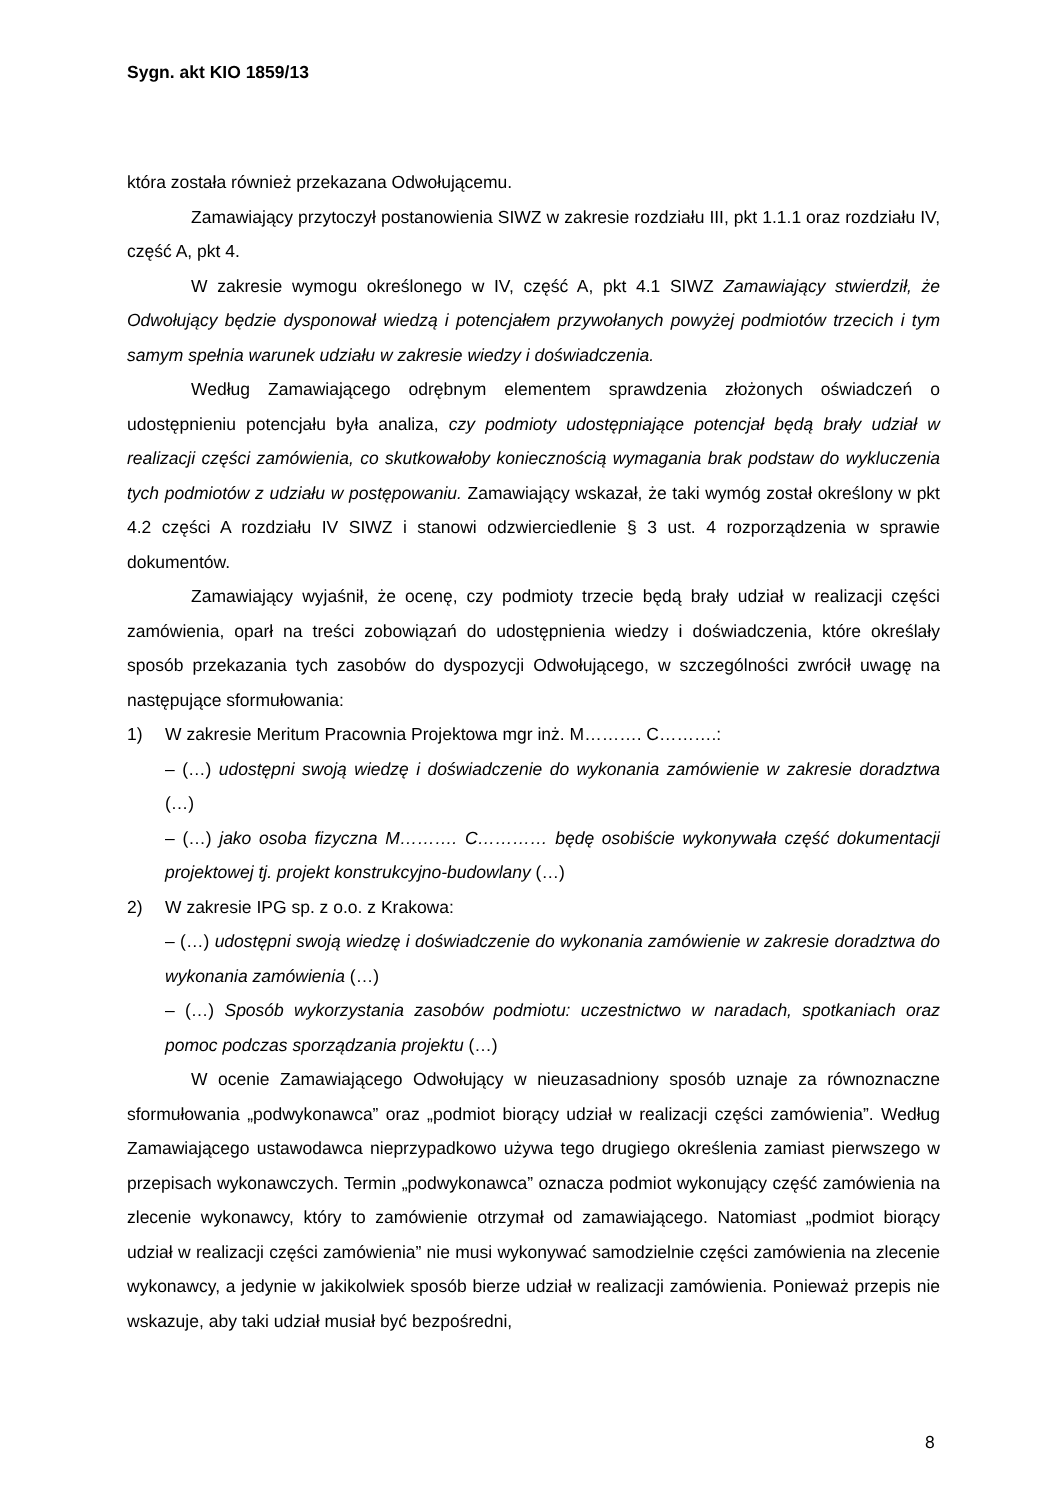Sygn. akt KIO 1859/13
która została również przekazana Odwołującemu.
Zamawiający przytoczył postanowienia SIWZ w zakresie rozdziału III, pkt 1.1.1 oraz rozdziału IV, część A, pkt 4.
W zakresie wymogu określonego w IV, część A, pkt 4.1 SIWZ Zamawiający stwierdził, że Odwołujący będzie dysponował wiedzą i potencjałem przywołanych powyżej podmiotów trzecich i tym samym spełnia warunek udziału w zakresie wiedzy i doświadczenia.
Według Zamawiającego odrębnym elementem sprawdzenia złożonych oświadczeń o udostępnieniu potencjału była analiza, czy podmioty udostępniające potencjał będą brały udział w realizacji części zamówienia, co skutkowałoby koniecznością wymagania brak podstaw do wykluczenia tych podmiotów z udziału w postępowaniu. Zamawiający wskazał, że taki wymóg został określony w pkt 4.2 części A rozdziału IV SIWZ i stanowi odzwierciedlenie § 3 ust. 4 rozporządzenia w sprawie dokumentów.
Zamawiający wyjaśnił, że ocenę, czy podmioty trzecie będą brały udział w realizacji części zamówienia, oparł na treści zobowiązań do udostępnienia wiedzy i doświadczenia, które określały sposób przekazania tych zasobów do dyspozycji Odwołującego, w szczególności zwrócił uwagę na następujące sformułowania:
1) W zakresie Meritum Pracownia Projektowa mgr inż. M………. C……….:
– (…) udostępni swoją wiedzę i doświadczenie do wykonania zamówienie w zakresie doradztwa (…)
– (…) jako osoba fizyczna M………. C………… będę osobiście wykonywała część dokumentacji projektowej tj. projekt konstrukcyjno-budowlany (…)
2) W zakresie IPG sp. z o.o. z Krakowa:
– (…) udostępni swoją wiedzę i doświadczenie do wykonania zamówienie w zakresie doradztwa do wykonania zamówienia (…)
– (…) Sposób wykorzystania zasobów podmiotu: uczestnictwo w naradach, spotkaniach oraz pomoc podczas sporządzania projektu (…)
W ocenie Zamawiającego Odwołujący w nieuzasadniony sposób uznaje za równoznaczne sformułowania „podwykonawca” oraz „podmiot biorący udział w realizacji części zamówienia”. Według Zamawiającego ustawodawca nieprzypadkowo używa tego drugiego określenia zamiast pierwszego w przepisach wykonawczych. Termin „podwykonawca” oznacza podmiot wykonujący część zamówienia na zlecenie wykonawcy, który to zamówienie otrzymał od zamawiającego. Natomiast „podmiot biorący udział w realizacji części zamówienia” nie musi wykonywać samodzielnie części zamówienia na zlecenie wykonawcy, a jedynie w jakikolwiek sposób bierze udział w realizacji zamówienia. Ponieważ przepis nie wskazuje, aby taki udział musiał być bezpośredni,
8